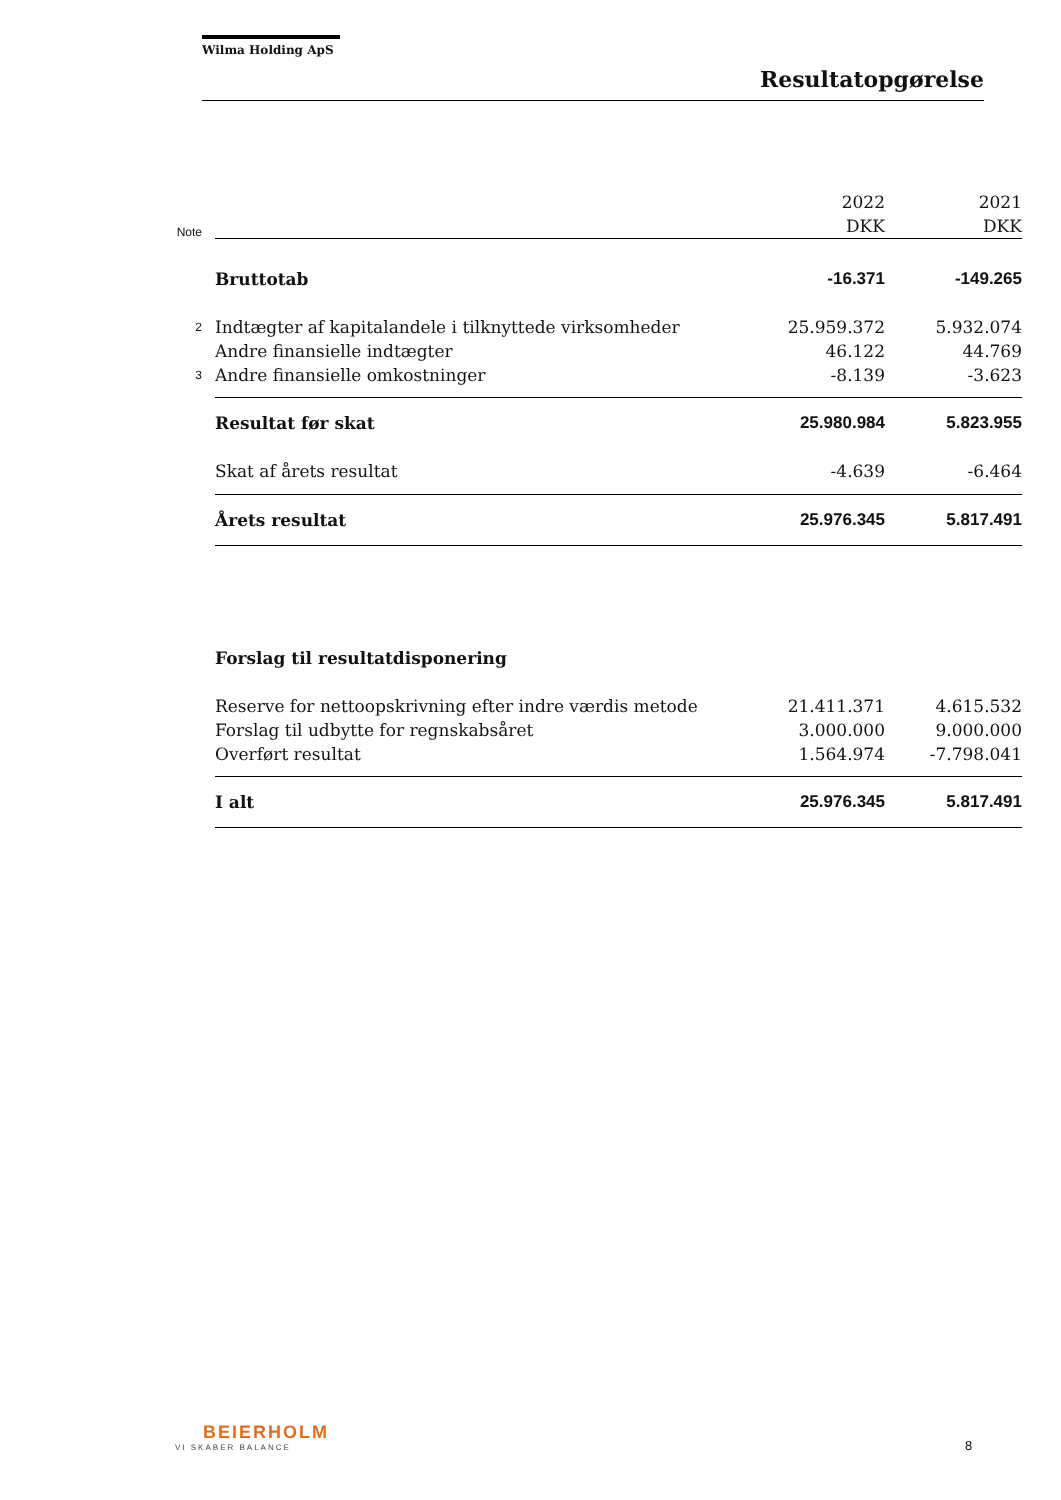Wilma Holding ApS
Resultatopgørelse
| | | 2022 | 2021 |
| Note | | DKK | DKK |
| | Bruttotab | -16.371 | -149.265 |
| 2 | Indtægter af kapitalandele i tilknyttede virksomheder | 25.959.372 | 5.932.074 |
| | Andre finansielle indtægter | 46.122 | 44.769 |
| 3 | Andre finansielle omkostninger | -8.139 | -3.623 |
| | Resultat før skat | 25.980.984 | 5.823.955 |
| | Skat af årets resultat | -4.639 | -6.464 |
| | Årets resultat | 25.976.345 | 5.817.491 |
| | Forslag til resultatdisponering | | |
| | Reserve for nettoopskrivning efter indre værdis metode | 21.411.371 | 4.615.532 |
| | Forslag til udbytte for regnskabsåret | 3.000.000 | 9.000.000 |
| | Overført resultat | 1.564.974 | -7.798.041 |
| | I alt | 25.976.345 | 5.817.491 |
BEIERHOLM
VI SKABER BALANCE
8